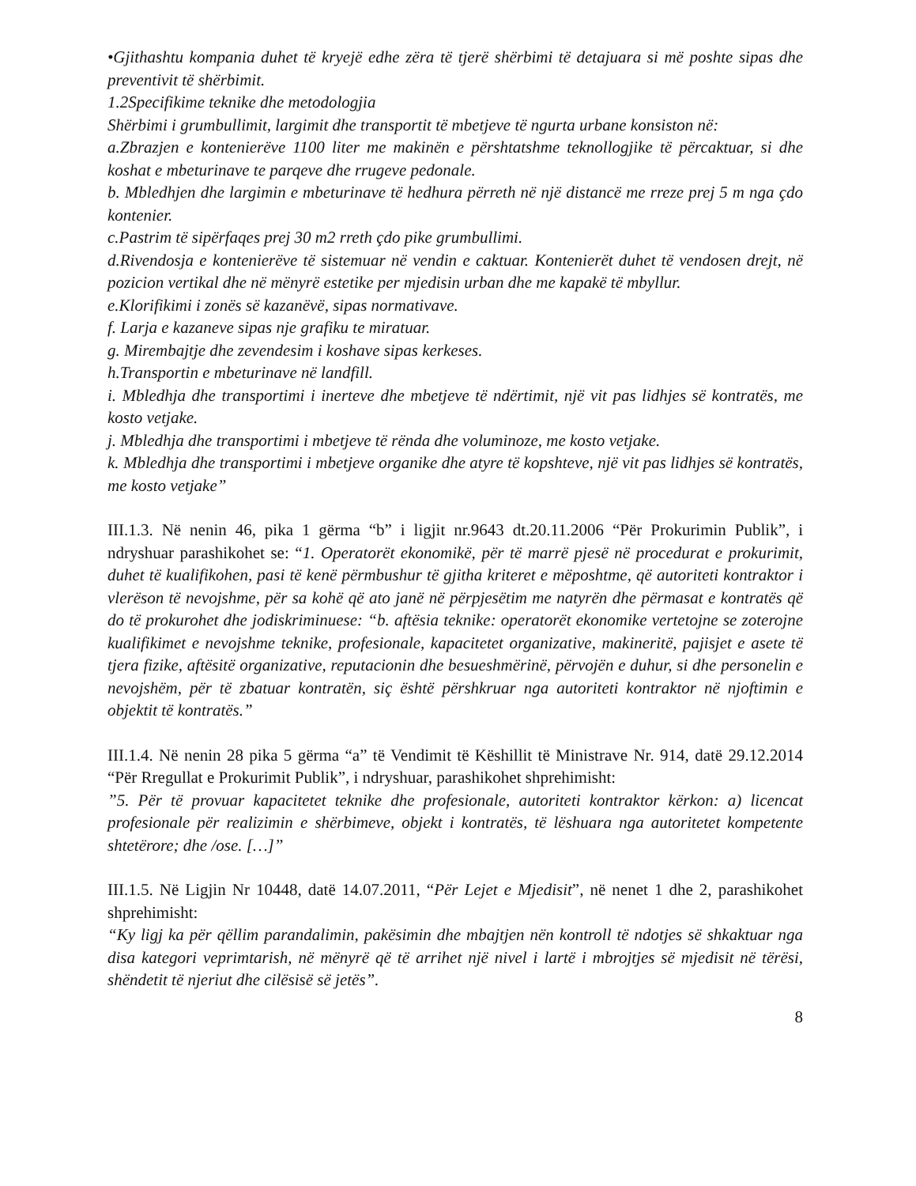•Gjithashtu kompania duhet të kryejë edhe zëra të tjerë shërbimi të detajuara si më poshte sipas dhe preventivit të shërbimit.
1.2Specifikime teknike dhe metodologjia
Shërbimi i grumbullimit, largimit dhe transportit të mbetjeve të ngurta urbane konsiston në:
a.Zbrazjen e kontenierëve 1100 liter me makinën e përshtatshme teknollogjike të përcaktuar, si dhe koshat e mbeturinave te parqeve dhe rrugeve pedonale.
b. Mbledhjen dhe largimin e mbeturinave të hedhura përreth në një distancë me rreze prej 5 m nga çdo kontenier.
c.Pastrim të sipërfaqes prej 30 m2 rreth çdo pike grumbullimi.
d.Rivendosja e kontenierëve të sistemuar në vendin e caktuar. Kontenierët duhet të vendosen drejt, në pozicion vertikal dhe në mënyrë estetike per mjedisin urban dhe me kapakë të mbyllur.
e.Klorifikimi i zonës së kazanëvë, sipas normativave.
f. Larja e kazaneve sipas nje grafiku te miratuar.
g. Mirembajtje dhe zevendesim i koshave sipas kerkeses.
h.Transportin e mbeturinave në landfill.
i. Mbledhja dhe transportimi i inerteve dhe mbetjeve të ndërtimit, një vit pas lidhjes së kontratës, me kosto vetjake.
j. Mbledhja dhe transportimi i mbetjeve të rënda dhe voluminoze, me kosto vetjake.
k. Mbledhja dhe transportimi i mbetjeve organike dhe atyre të kopshteve, një vit pas lidhjes së kontratës, me kosto vetjake”
III.1.3. Në nenin 46, pika 1 gërma “b” i ligjit nr.9643 dt.20.11.2006 “Për Prokurimin Publik”, i ndryshuar parashikohet se: “1. Operatorët ekonomikë, për të marrë pjesë në procedurat e prokurimit, duhet të kualifikohen, pasi të kenë përmbushur të gjitha kriteret e mëposhtme, që autoriteti kontraktor i vlerëson të nevojshme, për sa kohë që ato janë në përpjesëtim me natyrën dhe përmasat e kontratës që do të prokurohet dhe jodiskriminuese: “b. aftësia teknike: operatorët ekonomike vertetojne se zoterojne kualifikimet e nevojshme teknike, profesionale, kapacitetet organizative, makineritë, pajisjet e asete të tjera fizike, aftësitë organizative, reputacionin dhe besueshmërinë, përvojën e duhur, si dhe personelin e nevojshëm, për të zbatuar kontratën, siç është përshkruar nga autoriteti kontraktor në njoftimin e objektit të kontratës.”
III.1.4. Në nenin 28 pika 5 gërma “a” të Vendimit të Këshillit të Ministrave Nr. 914, datë 29.12.2014 “Për Rregullat e Prokurimit Publik”, i ndryshuar, parashikohet shprehimisht:
”5. Për të provuar kapacitetet teknike dhe profesionale, autoriteti kontraktor kërkon: a) licencat profesionale për realizimin e shërbimeve, objekt i kontratës, të lëshuara nga autoritetet kompetente shtetërore; dhe /ose. […]”
III.1.5. Në Ligjin Nr 10448, datë 14.07.2011, “Për Lejet e Mjedisit”, në nenet 1 dhe 2, parashikohet shprehimisht:
“Ky ligj ka për qëllim parandalimin, pakësimin dhe mbajtjen nën kontroll të ndotjes së shkaktuar nga disa kategori veprimtarish, në mënyrë që të arrihet një nivel i lartë i mbrojtjes së mjedisit në tërësi, shëndetit të njeriut dhe cilësisë së jetës”.
8